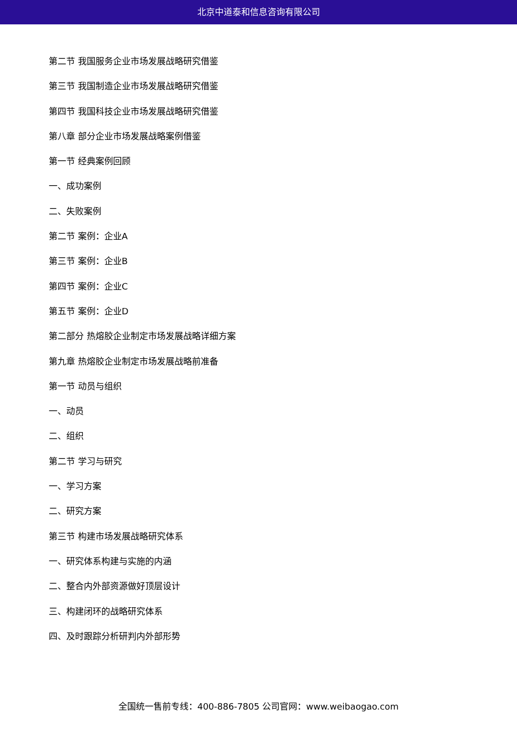北京中道泰和信息咨询有限公司
第二节 我国服务企业市场发展战略研究借鉴
第三节 我国制造企业市场发展战略研究借鉴
第四节 我国科技企业市场发展战略研究借鉴
第八章 部分企业市场发展战略案例借鉴
第一节 经典案例回顾
一、成功案例
二、失败案例
第二节 案例：企业A
第三节 案例：企业B
第四节 案例：企业C
第五节 案例：企业D
第二部分 热熔胶企业制定市场发展战略详细方案
第九章 热熔胶企业制定市场发展战略前准备
第一节 动员与组织
一、动员
二、组织
第二节 学习与研究
一、学习方案
二、研究方案
第三节 构建市场发展战略研究体系
一、研究体系构建与实施的内涵
二、整合内外部资源做好顶层设计
三、构建闭环的战略研究体系
四、及时跟踪分析研判内外部形势
全国统一售前专线：400-886-7805 公司官网：www.weibaogao.com